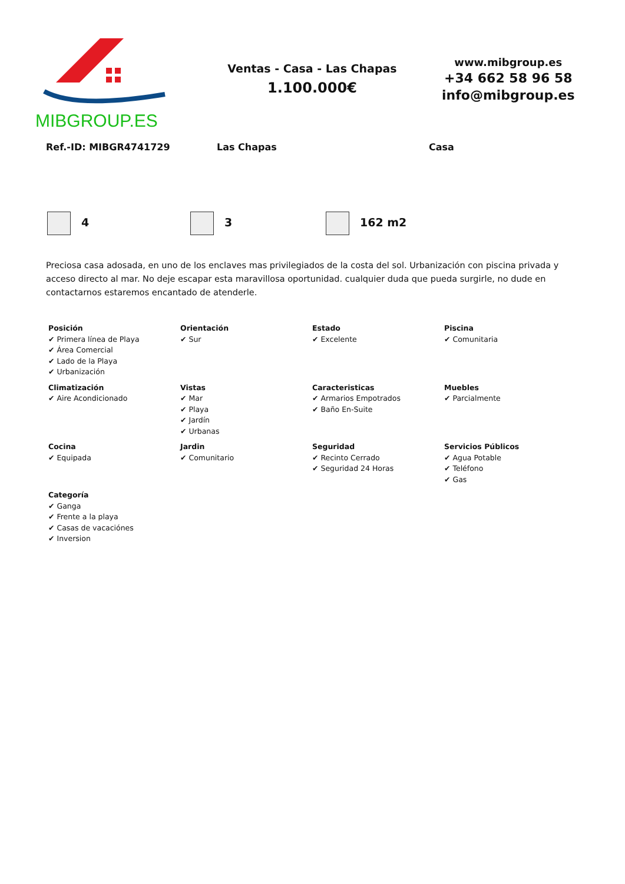MIBGROUP.ES
Ventas - Casa - Las Chapas
1.100.000€
www.mibgroup.es
+34 662 58 96 58
info@mibgroup.es
Ref.-ID: MIBGR4741729 Las Chapas Casa
4 3 162 m2
Preciosa casa adosada, en uno de los enclaves mas privilegiados de la costa del sol. Urbanización con piscina privada y acceso directo al mar. No deje escapar esta maravillosa oportunidad. cualquier duda que pueda surgirle, no dude en contactarnos estaremos encantado de atenderle.
| Posición ✔ Primera línea de Playa ✔ Área Comercial ✔ Lado de la Playa ✔ Urbanización | Orientación ✔ Sur | Estado ✔ Excelente | Piscina ✔ Comunitaria |
| Climatización ✔ Aire Acondicionado | Vistas ✔ Mar ✔ Playa ✔ Jardín ✔ Urbanas | Caracteristicas ✔ Armarios Empotrados ✔ Baño En-Suite | Muebles ✔ Parcialmente |
| Cocina ✔ Equipada | Jardin ✔ Comunitario | Seguridad ✔ Recinto Cerrado ✔ Seguridad 24 Horas | Servicios Públicos ✔ Agua Potable ✔ Teléfono ✔ Gas |
| Categoría ✔ Ganga ✔ Frente a la playa ✔ Casas de vacaciónes ✔ Inversion | | | |